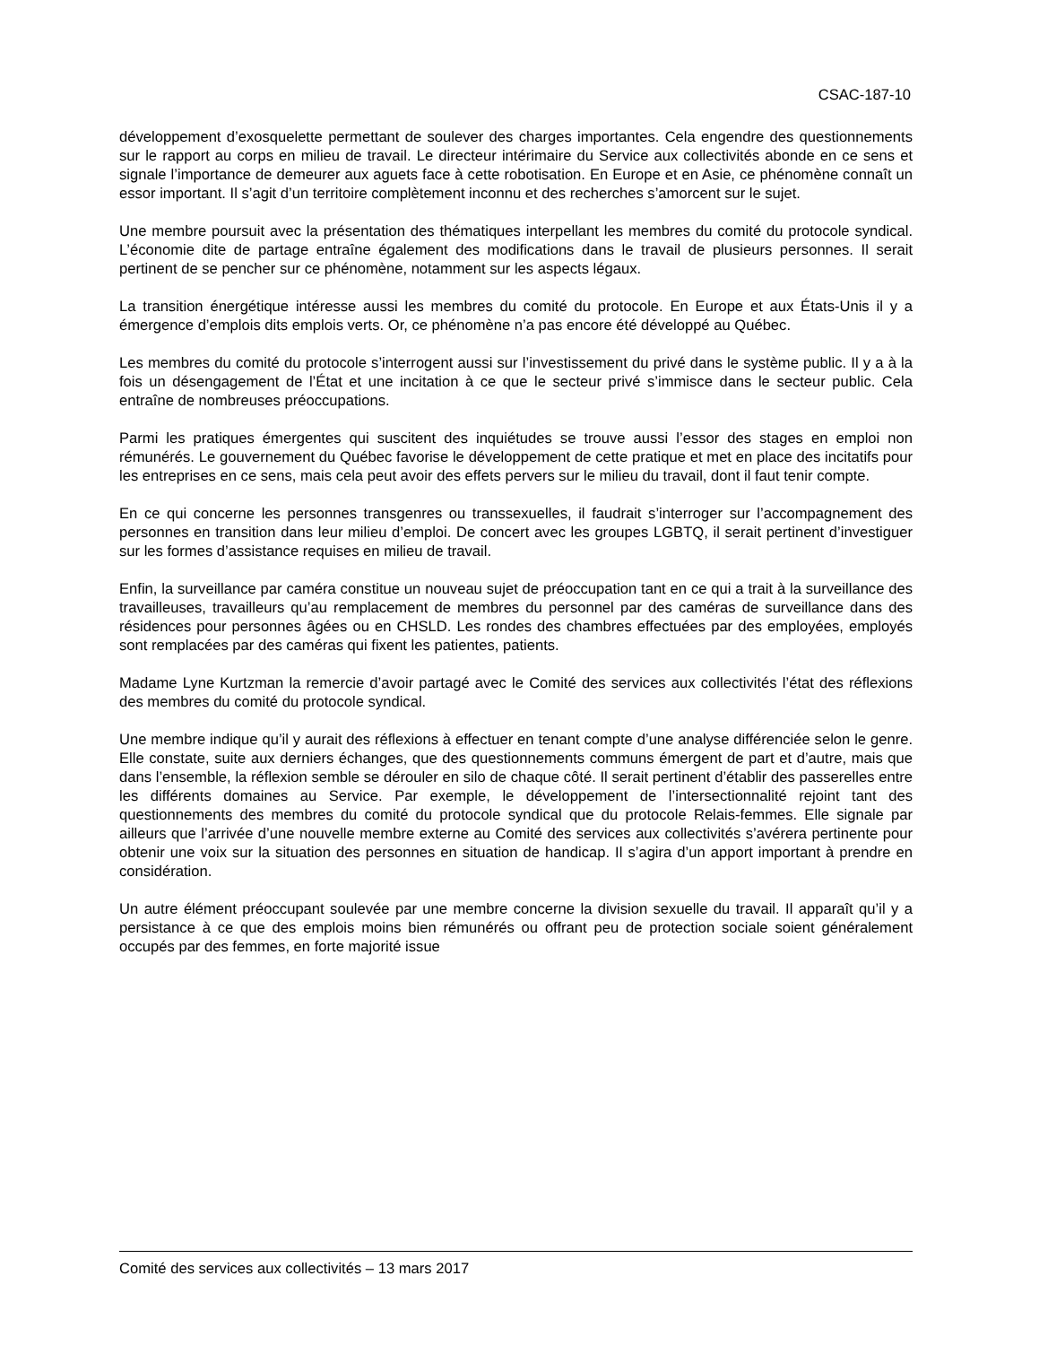CSAC-187-10
développement d’exosquelette permettant de soulever des charges importantes. Cela engendre des questionnements sur le rapport au corps en milieu de travail. Le directeur intérimaire du Service aux collectivités abonde en ce sens et signale l’importance de demeurer aux aguets face à cette robotisation. En Europe et en Asie, ce phénomène connaît un essor important. Il s’agit d’un territoire complètement inconnu et des recherches s’amorcent sur le sujet.
Une membre poursuit avec la présentation des thématiques interpellant les membres du comité du protocole syndical. L’économie dite de partage entraîne également des modifications dans le travail de plusieurs personnes. Il serait pertinent de se pencher sur ce phénomène, notamment sur les aspects légaux.
La transition énergétique intéresse aussi les membres du comité du protocole. En Europe et aux États-Unis il y a émergence d’emplois dits emplois verts. Or, ce phénomène n’a pas encore été développé au Québec.
Les membres du comité du protocole s’interrogent aussi sur l’investissement du privé dans le système public. Il y a à la fois un désengagement de l’État et une incitation à ce que le secteur privé s’immisce dans le secteur public. Cela entraîne de nombreuses préoccupations.
Parmi les pratiques émergentes qui suscitent des inquiétudes se trouve aussi l’essor des stages en emploi non rémunérés. Le gouvernement du Québec favorise le développement de cette pratique et met en place des incitatifs pour les entreprises en ce sens, mais cela peut avoir des effets pervers sur le milieu du travail, dont il faut tenir compte.
En ce qui concerne les personnes transgenres ou transsexuelles, il faudrait s’interroger sur l’accompagnement des personnes en transition dans leur milieu d’emploi. De concert avec les groupes LGBTQ, il serait pertinent d’investiguer sur les formes d’assistance requises en milieu de travail.
Enfin, la surveillance par caméra constitue un nouveau sujet de préoccupation tant en ce qui a trait à la surveillance des travailleuses, travailleurs qu’au remplacement de membres du personnel par des caméras de surveillance dans des résidences pour personnes âgées ou en CHSLD. Les rondes des chambres effectuées par des employées, employés sont remplacées par des caméras qui fixent les patientes, patients.
Madame Lyne Kurtzman la remercie d’avoir partagé avec le Comité des services aux collectivités l’état des réflexions des membres du comité du protocole syndical.
Une membre indique qu’il y aurait des réflexions à effectuer en tenant compte d’une analyse différenciée selon le genre. Elle constate, suite aux derniers échanges, que des questionnements communs émergent de part et d’autre, mais que dans l’ensemble, la réflexion semble se dérouler en silo de chaque côté. Il serait pertinent d’établir des passerelles entre les différents domaines au Service. Par exemple, le développement de l’intersectionnalité rejoint tant des questionnements des membres du comité du protocole syndical que du protocole Relais-femmes. Elle signale par ailleurs que l’arrivée d’une nouvelle membre externe au Comité des services aux collectivités s’avérera pertinente pour obtenir une voix sur la situation des personnes en situation de handicap. Il s’agira d’un apport important à prendre en considération.
Un autre élément préoccupant soulevée par une membre concerne la division sexuelle du travail. Il apparaît qu’il y a persistance à ce que des emplois moins bien rémunérés ou offrant peu de protection sociale soient généralement occupés par des femmes, en forte majorité issue
Comité des services aux collectivités – 13 mars 2017